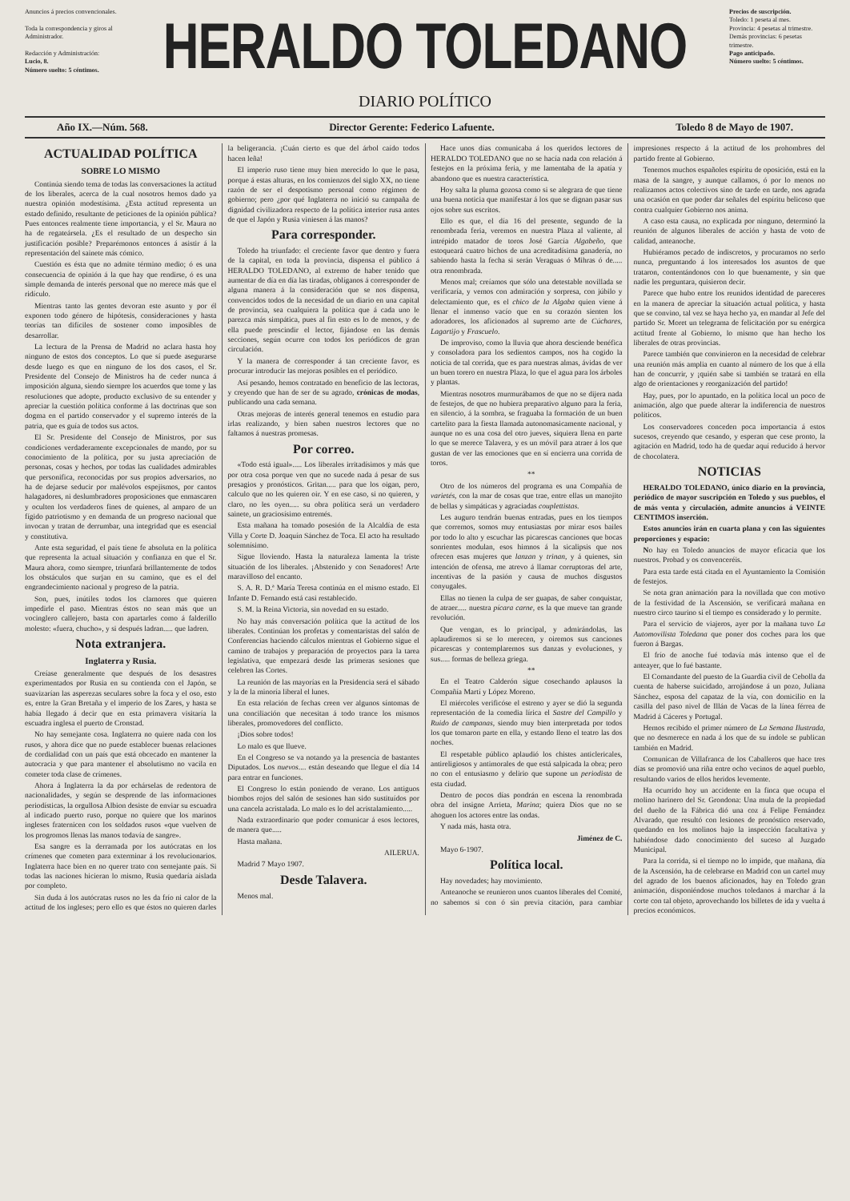Anuncios á precios convencionales.
Toda la correspondencia y giros al Administrador.
Redacción y Administración:
Lucio, 8.
Número suelto: 5 céntimos.
HERALDO TOLEDANO
DIARIO POLÍTICO
Precios de suscripción.
Toledo: 1 peseta al mes.
Provincia: 4 pesetas al trimestre.
Demás provincias: 6 pesetas trimestre.
Pago anticipado.
Número suelto: 5 céntimos.
Año IX.—Núm. 568. Director Gerente: Federico Lafuente. Toledo 8 de Mayo de 1907.
ACTUALIDAD POLÍTICA
SOBRE LO MISMO
Continúa siendo tema de todas las conversaciones la actitud de los liberales, acerca de la cual nosotros hemos dado ya nuestra opinión modestísima. ¿Esta actitud representa un estado definido, resultante de peticiones de la opinión pública? Pues entonces realmente tiene importancia, y el Sr. Maura no ha de regateársela. ¿Es el resultado de un despecho sin justificación posible? Preparémonos entonces á asistir á la representación del sainete más cómico.
Cuestión es ésta que no admite término medio; ó es una consecuencia de opinión á la que hay que rendirse, ó es una simple demanda de interés personal que no merece más que el ridículo.
Mientras tanto las gentes devoran este asunto y por él exponen todo género de hipótesis, consideraciones y hasta teorías tan difíciles de sostener como imposibles de desarrollar.
La lectura de la Prensa de Madrid no aclara hasta hoy ninguno de estos dos conceptos. Lo que sí puede asegurarse desde luego es que en ninguno de los dos casos, el Sr. Presidente del Consejo de Ministros ha de ceder nunca á imposición alguna, siendo siempre los acuerdos que tome y las resoluciones que adopte, producto exclusivo de su entender y apreciar la cuestión política conforme á las doctrinas que son dogma en el partido conservador y el supremo interés de la patria, que es guía de todos sus actos.
El Sr. Presidente del Consejo de Ministros, por sus condiciones verdaderamente excepcionales de mando, por su conocimiento de la política, por su justa apreciación de personas, cosas y hechos, por todas las cualidades admirables que personifica, reconocidas por sus propios adversarios, no ha de dejarse seducir por malévolos espejismos, por cantos halagadores, ni deslumbradores proposiciones que enmascaren y oculten los verdaderos fines de quienes, al amparo de un fígido patriotismo y en demanda de un progreso nacional que invocan y tratan de derrumbar, una integridad que es esencial y constitutiva.
Ante esta seguridad, el país tiene fe absoluta en la política que representa la actual situación y confianza en que el Sr. Maura ahora, como siempre, triunfará brillantemente de todos los obstáculos que surjan en su camino, que es el del engrandecimiento nacional y progreso de la patria.
Son, pues, inútiles todos los clamores que quieren impedirle el paso. Mientras éstos no sean más que un vocinglero callejero, basta con apartarles como á falderillo molesto: «fuera, chucho», y si después ladran..... que ladren.
Nota extranjera.
Inglaterra y Rusia.
Creíase generalmente que después de los desastres experimentados por Rusia en su contienda con el Japón, se suavizarían las asperezas seculares sobre la foca y el oso, esto es, entre la Gran Bretaña y el imperio de los Zares, y hasta se había llegado á decir que en esta primavera visitaría la escuadra inglesa el puerto de Cronstad.
No hay semejante cosa. Inglaterra no quiere nada con los rusos, y ahora dice que no puede establecer buenas relaciones de cordialidad con un país que está obcecado en mantener la autocracia y que para mantener el absolutismo no vacila en cometer toda clase de crímenes.
Ahora á Inglaterra la da por echárselas de redentora de nacionalidades, y según se desprende de las informaciones periodísticas, la orgullosa Albion desiste de enviar su escuadra al indicado puerto ruso, porque no quiere que los marinos ingleses fraternicen con los soldados rusos «que vuelven de los progromos llenas las manos todavía de sangre».
Esa sangre es la derramada por los autócratas en los crímenes que cometen para exterminar á los revolucionarios. Inglaterra hace bien en no querer trato con semejante país. Si todas las naciones hicieran lo mismo, Rusia quedaría aislada por completo.
Sin duda á los autócratas rusos no les da frío ni calor de la actitud de los ingleses; pero ello es que éstos no quieren darles la beligerancia. ¡Cuán cierto es que del árbol caído todos hacen leña!
El imperio ruso tiene muy bien merecido lo que le pasa, porque á estas alturas, en los comienzos del siglo XX, no tiene razón de ser el despotismo personal como régimen de gobierno; pero ¿por qué Inglaterra no inició su campaña de dignidad civilizadora respecto de la política interior rusa antes de que el Japón y Rusia viniesen á las manos?
Para corresponder.
Toledo ha triunfado: el creciente favor que dentro y fuera de la capital, en toda la provincia, dispensa el público á HERALDO TOLEDANO, al extremo de haber tenido que aumentar de día en día las tiradas, oblíganos á corresponder de alguna manera á la consideración que se nos dispensa, convencidos todos de la necesidad de un diario en una capital de provincia, sea cualquiera la política que á cada uno le parezca más simpática, pues al fin esto es lo de menos, y de ella puede prescindir el lector, fijándose en las demás secciones, según ocurre con todos los periódicos de gran circulación.
Y la manera de corresponder á tan creciente favor, es procurar introducir las mejoras posibles en el periódico.
Así pesando, hemos contratado en beneficio de las lectoras, y creyendo que han de ser de su agrado, crónicas de modas, publicando una cada semana.
Otras mejoras de interés general tenemos en estudio para irlas realizando, y bien saben nuestros lectores que no faltamos á nuestras promesas.
Por correo.
«Todo está igual»..... Los liberales irritadísimos y más que por otra cosa porque ven que no sucede nada á pesar de sus presagios y pronósticos. Gritan..... para que los oigan, pero, calculo que no les quieren oir. Y en ese caso, si no quieren, y claro, no les oyen..... su obra política será un verdadero sainete, un graciosísimo entremés.
Esta mañana ha tomado posesión de la Alcaldía de esta Villa y Corte D. Joaquín Sánchez de Toca. El acto ha resultado solemnísimo.
Sigue lloviendo. Hasta la naturaleza lamenta la triste situación de los liberales. ¡Abstenido y con Senadores! Arte maravilloso del encanto.
S. A. R. D.ª María Teresa continúa en el mismo estado. El Infante D. Fernando está casi restablecido.
S. M. la Reina Victoria, sin novedad en su estado.
No hay más conversación política que la actitud de los liberales. Continúan los profetas y comentaristas del salón de Conferencias haciendo cálculos mientras el Gobierno sigue el camino de trabajos y preparación de proyectos para la tarea legislativa, que empezará desde las primeras sesiones que celebren las Cortes.
La reunión de las mayorías en la Presidencia será el sábado y la de la minoría liberal el lunes.
En esta relación de fechas creen ver algunos síntomas de una conciliación que necesitan á todo trance los mismos liberales, promovedores del conflicto.
¡Dios sobre todos!
Lo malo es que llueve.
En el Congreso se va notando ya la presencia de bastantes Diputados. Los nuevos.... están deseando que llegue el día 14 para entrar en funciones.
El Congreso lo están poniendo de verano. Los antiguos biombos rojos del salón de sesiones han sido sustituídos por una cancela acristalada. Lo malo es lo del acristalamiento.....
Nada extraordinario que poder comunicar á esos lectores, de manera que.....
Hasta mañana.
AILERUA.
Madrid 7 Mayo 1907.
Desde Talavera.
Menos mal.
Hace unos días comunicaba á los queridos lectores de HERALDO TOLEDANO que no se hacía nada con relación á festejos en la próxima feria, y me lamentaba de la apatía y abandono que es nuestra característica.
Hoy salta la pluma gozosa como si se alegrara de que tiene una buena noticia que manifestar á los que se dignan pasar sus ojos sobre sus escritos.
Ello es que, el día 16 del presente, segundo de la renombrada feria, veremos en nuestra Plaza al valiente, al intrépido matador de toros José García Algabeño, que estoqueará cuatro bichos de una acreditadísima ganadería, no sabiendo hasta la fecha si serán Veraguas ó Mihras ó de..... otra renombrada.
Menos mal; creíamos que sólo una detestable novillada se verificaría, y vemos con admiración y sorpresa, con júbilo y delectamiento que, es el chico de la Algaba quien viene á llenar el inmenso vacío que en su corazón sienten los adoradores, los aficionados al supremo arte de Cúchares, Lagartijo y Frascuelo.
De improviso, como la lluvia que ahora desciende benéfica y consoladora para los sedientos campos, nos ha cogido la noticia de tal corrida, que es para nuestras almas, ávidas de ver un buen torero en nuestra Plaza, lo que el agua para los árboles y plantas.
Mientras nosotros murmurábamos de que no se dijera nada de festejos, de que no hubiera preparativo alguno para la feria, en silencio, á la sombra, se fraguaba la formación de un buen cartelito para la fiesta llamada autonomasicamente nacional, y aunque no es una cosa del otro jueves, siquiera llena en parte lo que se merece Talavera, y es un móvil para atraer á los que gustan de ver las emociones que en sí encierra una corrida de toros.
**
Otro de los números del programa es una Compañía de varietés, con la mar de cosas que trae, entre ellas un manojito de bellas y simpáticas y agraciadas couplettistas.
Les auguro tendrán buenas entradas, pues en los tiempos que corremos, somos muy entusiastas por mirar esos bailes por todo lo alto y escuchar las picarescas canciones que bocas sonrientes modulan, esos himnos á la sicalipsis que nos ofrecen esas mujeres que lanzan y trinan, y á quienes, sin intención de ofensa, me atrevo á llamar corruptoras del arte, incentivas de la pasión y causa de muchos disgustos conyugales.
Ellas no tienen la culpa de ser guapas, de saber conquistar, de atraer..... nuestra pícara carne, es la que mueve tan grande revolución.
Que vengan, es lo principal, y admirándolas, las aplaudiremos si se lo merecen, y oiremos sus canciones picarescas y contemplaremos sus danzas y evoluciones, y sus..... formas de belleza griega.
**
En el Teatro Calderón sigue cosechando aplausos la Compañía Martí y López Moreno.
El miércoles verificóse el estreno y ayer se dió la segunda representación de la comedia lírica el Sastre del Campillo y Ruido de campanas, siendo muy bien interpretada por todos los que tomaron parte en ella, y estando lleno el teatro las dos noches.
El respetable público aplaudió los chistes anticlericales, antireligiosos y antimorales de que está salpicada la obra; pero no con el entusiasmo y delirio que supone un periodista de esta ciudad.
Dentro de pocos días pondrán en escena la renombrada obra del insigne Arrieta, Marina; quiera Dios que no se ahoguen los actores entre las ondas.
Y nada más, hasta otra.
Jiménez de C.
Mayo 6-1907.
Política local.
Hay novedades; hay movimiento.
Anteanoche se reunieron unos cuantos liberales del Comité, no sabemos si con ó sin previa citación, para cambiar impresiones respecto á la actitud de los prohombres del partido frente al Gobierno.
Tenemos muchos españoles espíritu de oposición, está en la masa de la sangre, y aunque callamos, ó por lo menos no realizamos actos colectivos sino de tarde en tarde, nos agrada una ocasión en que poder dar señales del espíritu belicoso que contra cualquier Gobierno nos anima.
A caso esta causa, no explicada por ninguno, determinó la reunión de algunos liberales de acción y hasta de voto de calidad, anteanoche.
Hubiéramos pecado de indiscretos, y procuramos no serlo nunca, preguntando á los interesados los asuntos de que trataron, contentándonos con lo que buenamente, y sin que nadie les preguntara, quisieron decir.
Parece que hubo entre los reunidos identidad de pareceres en la manera de apreciar la situación actual política, y hasta que se convino, tal vez se haya hecho ya, en mandar al Jefe del partido Sr. Moret un telegrama de felicitación por su enérgica actitud frente al Gobierno, lo mismo que han hecho los liberales de otras provincias.
Parece también que convinieron en la necesidad de celebrar una reunión más amplia en cuanto al número de los que á ella han de concurrir, y ¡quién sabe si también se tratará en ella algo de orientaciones y reorganización del partido!
Hay, pues, por lo apuntado, en la política local un poco de animación, algo que puede alterar la indiferencia de nuestros políticos.
Los conservadores conceden poca importancia á estos sucesos, creyendo que cesando, y esperan que cese pronto, la agitación en Madrid, todo ha de quedar aquí reducido á hervor de chocolatera.
NOTICIAS
HERALDO TOLEDANO, único diario en la provincia, periódico de mayor suscripción en Toledo y sus pueblos, el de más venta y circulación, admite anuncios á VEINTE CENTIMOS inserción.
Estos anuncios irán en cuarta plana y con las siguientes proporciones y espacio:
No hay en Toledo anuncios de mayor eficacia que los nuestros. Probad y os convenceréis.
Para esta tarde está citada en el Ayuntamiento la Comisión de festejos.
Se nota gran animación para la novillada que con motivo de la festividad de la Ascensión, se verificará mañana en nuestro circo taurino si el tiempo es considerado y lo permite.
Para el servicio de viajeros, ayer por la mañana tuvo La Automovilista Toledana que poner dos coches para los que fueron á Bargas.
El frío de anoche fué todavía más intenso que el de anteayer, que lo fué bastante.
El Comandante del puesto de la Guardia civil de Cebolla da cuenta de haberse suicidado, arrojándose á un pozo, Juliana Sánchez, esposa del capataz de la vía, con domicilio en la casilla del paso nivel de Illán de Vacas de la línea férrea de Madrid á Cáceres y Portugal.
Hemos recibido el primer número de La Semana Ilustrada, que no desmerece en nada á los que de su índole se publican también en Madrid.
Comunican de Villafranca de los Caballeros que hace tres días se promovió una riña entre ocho vecinos de aquel pueblo, resultando varios de ellos heridos levemente.
Ha ocurrido hoy un accidente en la finca que ocupa el molino harinero del Sr. Grondona: Una mula de la propiedad del dueño de la Fábrica dió una coz á Felipe Fernández Alvarado, que resultó con lesiones de pronóstico reservado, quedando en los molinos bajo la inspección facultativa y habiéndose dado conocimiento del suceso al Juzgado Municipal.
Para la corrida, si el tiempo no lo impide, que mañana, día de la Ascensión, ha de celebrarse en Madrid con un cartel muy del agrado de los buenos aficionados, hay en Toledo gran animación, disponiéndose muchos toledanos á marchar á la corte con tal objeto, aprovechando los billetes de ida y vuelta á precios económicos.